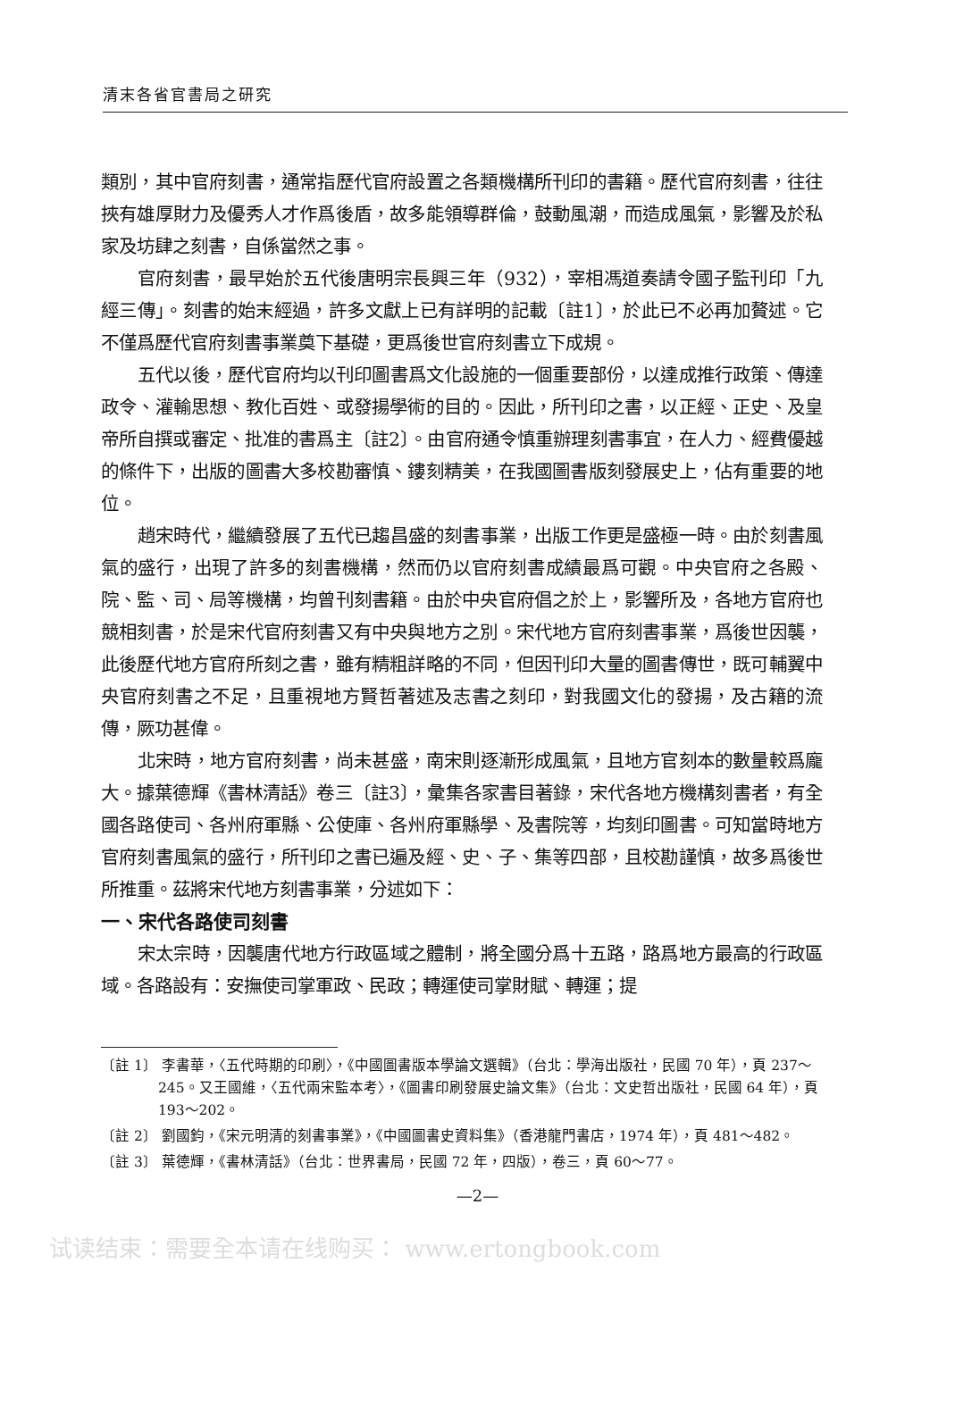清末各省官書局之研究
類別，其中官府刻書，通常指歷代官府設置之各類機構所刊印的書籍。歷代官府刻書，往往挾有雄厚財力及優秀人才作爲後盾，故多能領導群倫，鼓動風潮，而造成風氣，影響及於私家及坊肆之刻書，自係當然之事。
官府刻書，最早始於五代後唐明宗長興三年（932），宰相馮道奏請令國子監刊印「九經三傳」。刻書的始末經過，許多文獻上已有詳明的記載〔註1〕，於此已不必再加贅述。它不僅爲歷代官府刻書事業奠下基礎，更爲後世官府刻書立下成規。
五代以後，歷代官府均以刊印圖書爲文化設施的一個重要部份，以達成推行政策、傳達政令、灌輸思想、教化百姓、或發揚學術的目的。因此，所刊印之書，以正經、正史、及皇帝所自撰或審定、批准的書爲主〔註2〕。由官府通令慎重辦理刻書事宜，在人力、經費優越的條件下，出版的圖書大多校勘審慎、鏤刻精美，在我國圖書版刻發展史上，佔有重要的地位。
趙宋時代，繼續發展了五代已趨昌盛的刻書事業，出版工作更是盛極一時。由於刻書風氣的盛行，出現了許多的刻書機構，然而仍以官府刻書成績最爲可觀。中央官府之各殿、院、監、司、局等機構，均曾刊刻書籍。由於中央官府倡之於上，影響所及，各地方官府也競相刻書，於是宋代官府刻書又有中央與地方之別。宋代地方官府刻書事業，爲後世因襲，此後歷代地方官府所刻之書，雖有精粗詳略的不同，但因刊印大量的圖書傳世，既可輔翼中央官府刻書之不足，且重視地方賢哲著述及志書之刻印，對我國文化的發揚，及古籍的流傳，厥功甚偉。
北宋時，地方官府刻書，尚未甚盛，南宋則逐漸形成風氣，且地方官刻本的數量較爲龐大。據葉德輝《書林清話》卷三〔註3〕，彙集各家書目著錄，宋代各地方機構刻書者，有全國各路使司、各州府軍縣、公使庫、各州府軍縣學、及書院等，均刻印圖書。可知當時地方官府刻書風氣的盛行，所刊印之書已遍及經、史、子、集等四部，且校勘謹慎，故多爲後世所推重。茲將宋代地方刻書事業，分述如下：
一、宋代各路使司刻書
宋太宗時，因襲唐代地方行政區域之體制，將全國分爲十五路，路爲地方最高的行政區域。各路設有：安撫使司掌軍政、民政；轉運使司掌財賦、轉運；提
〔註 1〕 李書華，〈五代時期的印刷〉，《中國圖書版本學論文選輯》（台北：學海出版社，民國 70 年），頁 237～245。又王國維，〈五代兩宋監本考〉，《圖書印刷發展史論文集》（台北：文史哲出版社，民國 64 年），頁 193～202。
〔註 2〕 劉國鈞，《宋元明清的刻書事業》，《中國圖書史資料集》（香港龍門書店，1974 年），頁 481～482。
〔註 3〕 葉德輝，《書林清話》（台北：世界書局，民國 72 年，四版），卷三，頁 60～77。
—2—
试读结束：需要全本请在线购买： www.ertongbook.com